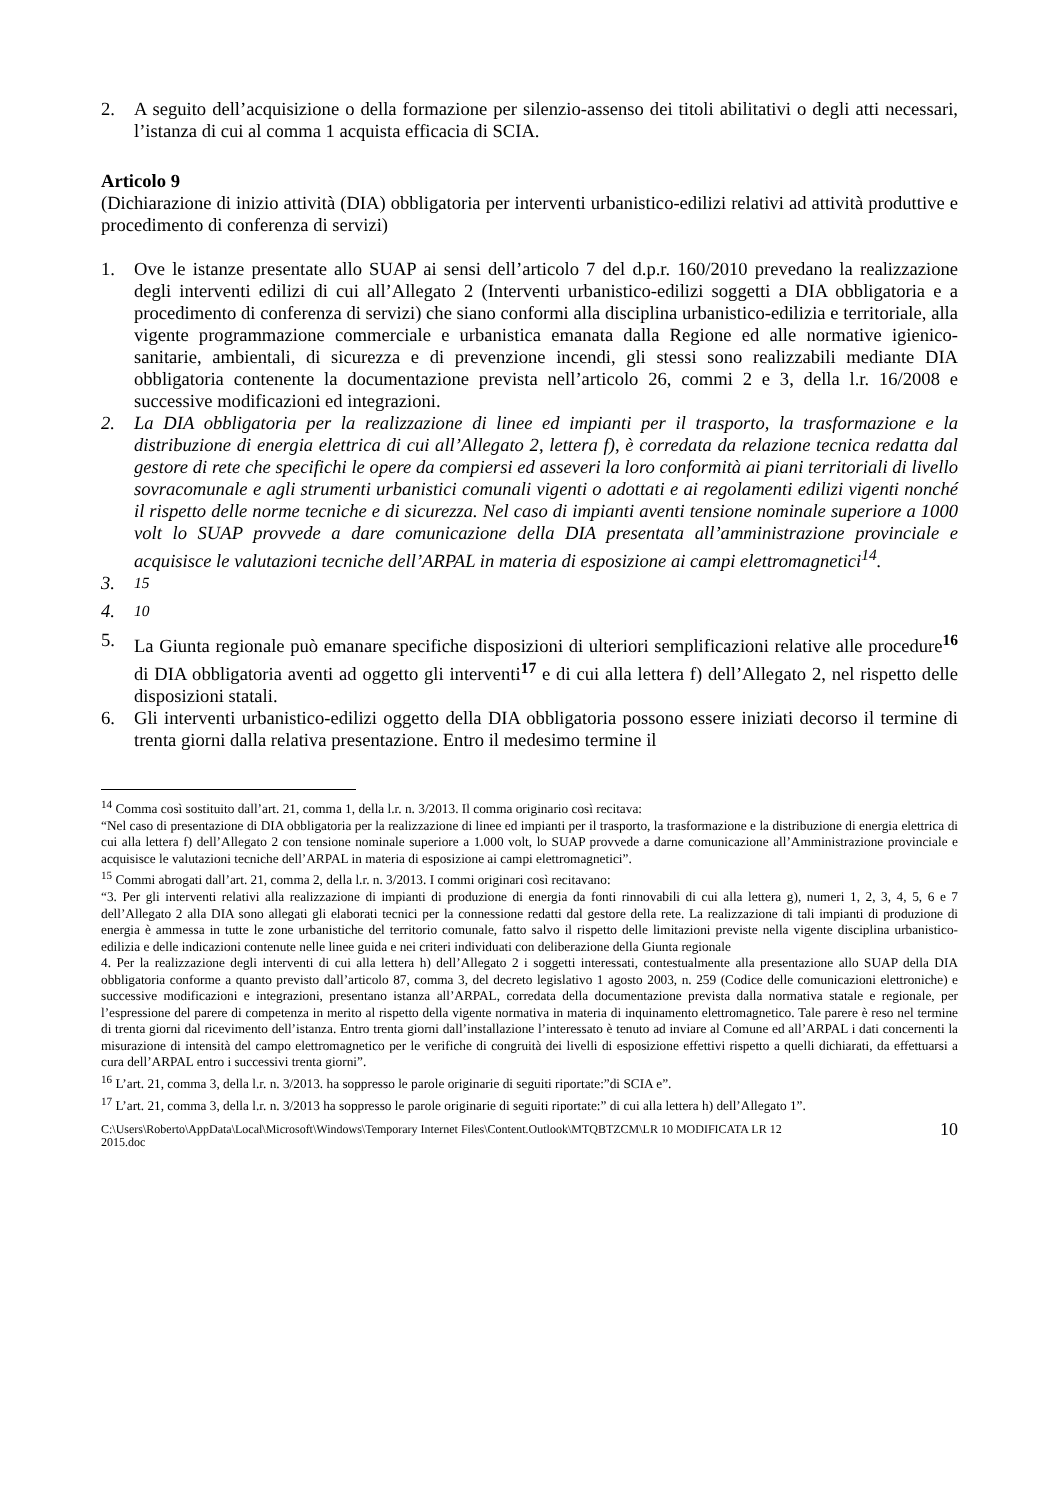2. A seguito dell’acquisizione o della formazione per silenzio-assenso dei titoli abilitativi o degli atti necessari, l’istanza di cui al comma 1 acquista efficacia di SCIA.
Articolo 9
(Dichiarazione di inizio attività (DIA) obbligatoria per interventi urbanistico-edilizi relativi ad attività produttive e procedimento di conferenza di servizi)
1. Ove le istanze presentate allo SUAP ai sensi dell’articolo 7 del d.p.r. 160/2010 prevedano la realizzazione degli interventi edilizi di cui all’Allegato 2 (Interventi urbanistico-edilizi soggetti a DIA obbligatoria e a procedimento di conferenza di servizi) che siano conformi alla disciplina urbanistico-edilizia e territoriale, alla vigente programmazione commerciale e urbanistica emanata dalla Regione ed alle normative igienico-sanitarie, ambientali, di sicurezza e di prevenzione incendi, gli stessi sono realizzabili mediante DIA obbligatoria contenente la documentazione prevista nell’articolo 26, commi 2 e 3, della l.r. 16/2008 e successive modificazioni ed integrazioni.
2. La DIA obbligatoria per la realizzazione di linee ed impianti per il trasporto, la trasformazione e la distribuzione di energia elettrica di cui all’Allegato 2, lettera f), è corredata da relazione tecnica redatta dal gestore di rete che specifichi le opere da compiersi ed asseveri la loro conformità ai piani territoriali di livello sovracomunale e agli strumenti urbanistici comunali vigenti o adottati e ai regolamenti edilizi vigenti nonché il rispetto delle norme tecniche e di sicurezza. Nel caso di impianti aventi tensione nominale superiore a 1000 volt lo SUAP provvede a dare comunicazione della DIA presentata all’amministrazione provinciale e acquisisce le valutazioni tecniche dell’ARPAL in materia di esposizione ai campi elettromagnetici<sup>14</sup>.
3. <sup>15</sup>
4. <sup>10</sup>
5. La Giunta regionale può emanare specifiche disposizioni di ulteriori semplificazioni relative alle procedure<sup>16</sup> di DIA obbligatoria aventi ad oggetto gli interventi<sup>17</sup> e di cui alla lettera f) dell’Allegato 2, nel rispetto delle disposizioni statali.
6. Gli interventi urbanistico-edilizi oggetto della DIA obbligatoria possono essere iniziati decorso il termine di trenta giorni dalla relativa presentazione. Entro il medesimo termine il
<sup>14</sup> Comma così sostituito dall’art. 21, comma 1, della l.r. n. 3/2013. Il comma originario così recitava:
“Nel caso di presentazione di DIA obbligatoria per la realizzazione di linee ed impianti per il trasporto, la trasformazione e la distribuzione di energia elettrica di cui alla lettera f) dell’Allegato 2 con tensione nominale superiore a 1.000 volt, lo SUAP provvede a darne comunicazione all’Amministrazione provinciale e acquisisce le valutazioni tecniche dell’ARPAL in materia di esposizione ai campi elettromagnetici”.
<sup>15</sup> Commi abrogati dall’art. 21, comma 2, della l.r. n. 3/2013. I commi originari così recitavano:
“3. Per gli interventi relativi alla realizzazione di impianti di produzione di energia da fonti rinnovabili di cui alla lettera g), numeri 1, 2, 3, 4, 5, 6 e 7 dell’Allegato 2 alla DIA sono allegati gli elaborati tecnici per la connessione redatti dal gestore della rete. La realizzazione di tali impianti di produzione di energia è ammessa in tutte le zone urbanistiche del territorio comunale, fatto salvo il rispetto delle limitazioni previste nella vigente disciplina urbanistico-edilizia e delle indicazioni contenute nelle linee guida e nei criteri individuati con deliberazione della Giunta regionale
4. Per la realizzazione degli interventi di cui alla lettera h) dell’Allegato 2 i soggetti interessati, contestualmente alla presentazione allo SUAP della DIA obbligatoria conforme a quanto previsto dall’articolo 87, comma 3, del decreto legislativo 1 agosto 2003, n. 259 (Codice delle comunicazioni elettroniche) e successive modificazioni e integrazioni, presentano istanza all’ARPAL, corredata della documentazione prevista dalla normativa statale e regionale, per l’espressione del parere di competenza in merito al rispetto della vigente normativa in materia di inquinamento elettromagnetico. Tale parere è reso nel termine di trenta giorni dal ricevimento dell’istanza. Entro trenta giorni dall’installazione l’interessato è tenuto ad inviare al Comune ed all’ARPAL i dati concernenti la misurazione di intensità del campo elettromagnetico per le verifiche di congruità dei livelli di esposizione effettivi rispetto a quelli dichiarati, da effettuarsi a cura dell’ARPAL entro i successivi trenta giorni”.
<sup>16</sup> L’art. 21, comma 3, della l.r. n. 3/2013. ha soppresso le parole originarie di seguiti riportate:”di SCIA e”.
<sup>17</sup> L’art. 21, comma 3, della l.r. n. 3/2013 ha soppresso le parole originarie di seguiti riportate:” di cui alla lettera h) dell’Allegato 1”.
C:\Users\Roberto\AppData\Local\Microsoft\Windows\Temporary Internet Files\Content.Outlook\MTQBTZCM\LR 10 MODIFICATA LR 12
2015.doc 10